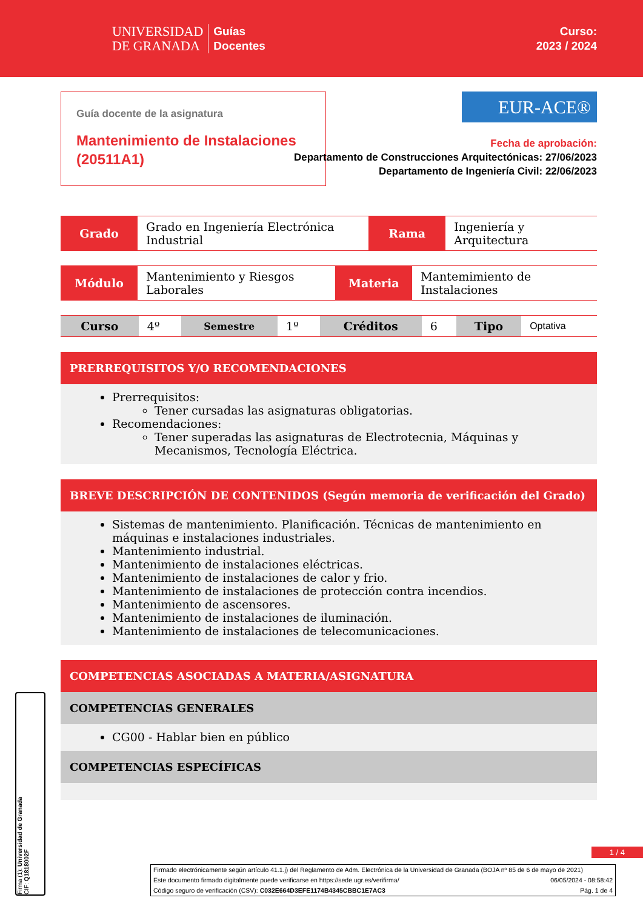UNIVERSIDAD
DE GRANADA
Guías
Docentes
Curso:
2023 / 2024
Guía docente de la asignatura
Mantenimiento de Instalaciones (20511A1)
EUR-ACE®
Fecha de aprobación:
Departamento de Construcciones Arquitectónicas: 27/06/2023
Departamento de Ingeniería Civil: 22/06/2023
| Grado | Grado en Ingeniería Electrónica Industrial | Rama | Ingeniería y Arquitectura |
| Módulo | Mantenimiento y Riesgos Laborales | Materia | Mantemimiento de Instalaciones |
| Curso | 4º | Semestre | 1º | Créditos | 6 | Tipo | Optativa |
PRERREQUISITOS Y/O RECOMENDACIONES
Prerrequisitos:
Tener cursadas las asignaturas obligatorias.
Recomendaciones:
Tener superadas las asignaturas de Electrotecnia, Máquinas y Mecanismos, Tecnología Eléctrica.
BREVE DESCRIPCIÓN DE CONTENIDOS (Según memoria de verificación del Grado)
Sistemas de mantenimiento. Planificación. Técnicas de mantenimiento en máquinas e instalaciones industriales.
Mantenimiento industrial.
Mantenimiento de instalaciones eléctricas.
Mantenimiento de instalaciones de calor y frio.
Mantenimiento de instalaciones de protección contra incendios.
Mantenimiento de ascensores.
Mantenimiento de instalaciones de iluminación.
Mantenimiento de instalaciones de telecomunicaciones.
COMPETENCIAS ASOCIADAS A MATERIA/ASIGNATURA
COMPETENCIAS GENERALES
CG00 - Hablar bien en público
COMPETENCIAS ESPECÍFICAS
1 / 4
Firmado electrónicamente según artículo 41.1.j) del Reglamento de Adm. Electrónica de la Universidad de Granada (BOJA nº 85 de 6 de mayo de 2021)
Este documento firmado digitalmente puede verificarse en https://sede.ugr.es/verifirma/ 06/05/2024 - 08:58:42
Código seguro de verificación (CSV): C032E664D3EFE1174B4345CBBC1E7AC3 Pág. 1 de 4
Firma (1): Universidad de Granada
CIF: Q1818002F